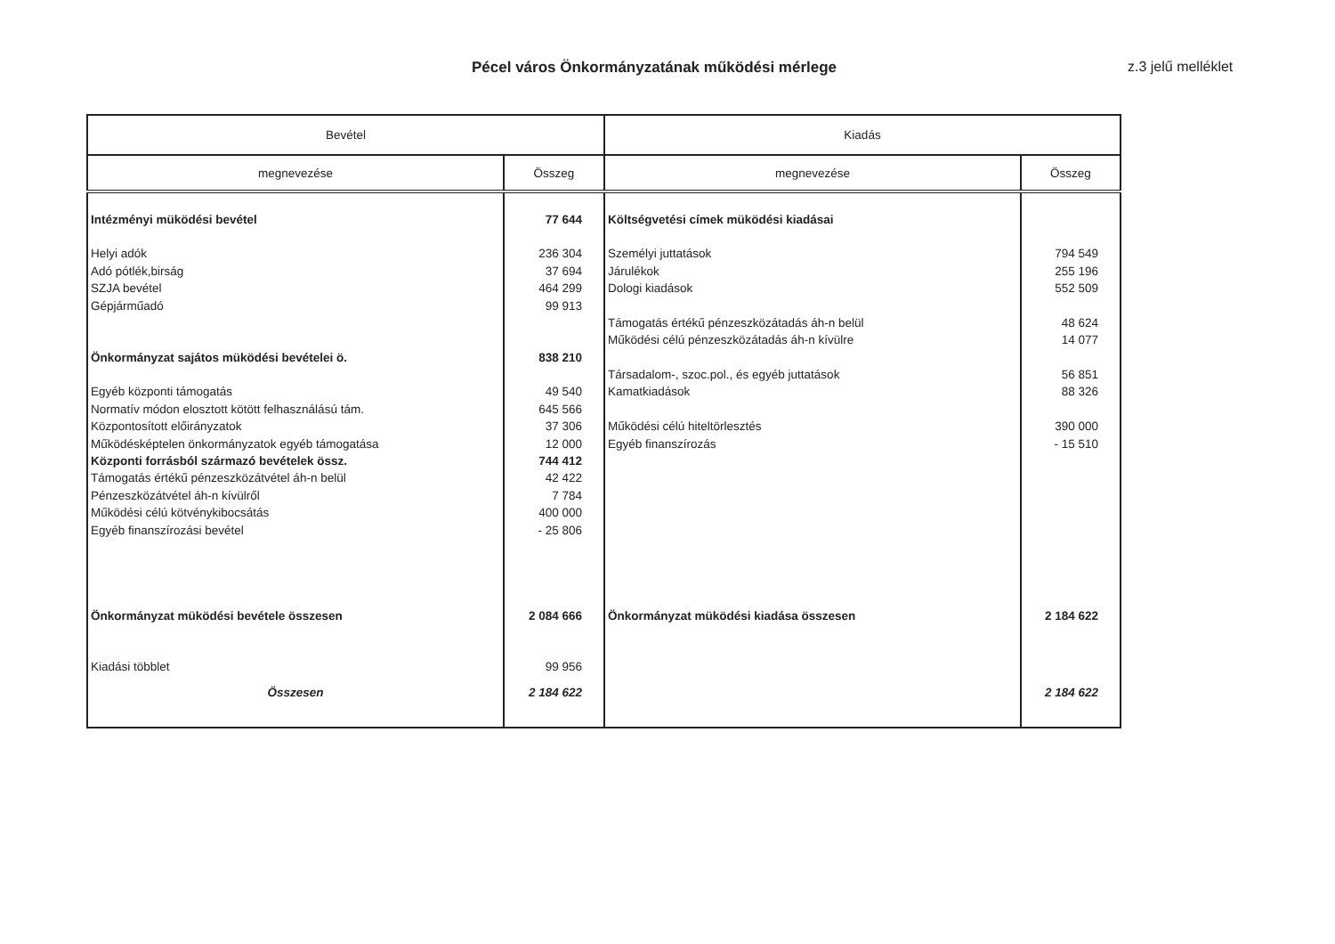Pécel város Önkormányzatának működési mérlege
z.3 jelű melléklet
| Bevétel | | Kiadás | |
| --- | --- | --- | --- |
| megnevezése | Összeg | megnevezése | Összeg |
| Intézményi müködési bevétel | 77 644 | Költségvetési címek müködési kiadásai | |
| Helyi adók | 236 304 | Személyi juttatások | 794 549 |
| Adó pótlék,birság | 37 694 | Járulékok | 255 196 |
| SZJA bevétel | 464 299 | Dologi kiadások | 552 509 |
| Gépjárműadó | 99 913 | | |
| | | Támogatás értékű pénzeszközátadás áh-n belül | 48 624 |
| | | Működési célú pénzeszközátadás áh-n kívülre | 14 077 |
| Önkormányzat sajátos müködési bevételei ö. | 838 210 | | |
| | | Társadalom-, szoc.pol., és egyéb juttatások | 56 851 |
| Egyéb központi támogatás | 49 540 | Kamatkiadások | 88 326 |
| Normatív módon elosztott kötött felhasználású tám. | 645 566 | | |
| Központosított előirányzatok | 37 306 | Működési célú hiteltörlesztés | 390 000 |
| Működésképtelen önkormányzatok egyéb támogatása | 12 000 | Egyéb finanszírozás | - 15 510 |
| Központi forrásból származó bevételek össz. | 744 412 | | |
| Támogatás értékű pénzeszközátvétel áh-n belül | 42 422 | | |
| Pénzeszközátvétel áh-n kívülről | 7 784 | | |
| Működési célú kötvénykibocsátás | 400 000 | | |
| Egyéb finanszírozási bevétel | - 25 806 | | |
| Önkormányzat müködési bevétele összesen | 2 084 666 | Önkormányzat müködési kiadása összesen | 2 184 622 |
| Kiadási többlet | 99 956 | | |
| Összesen | 2 184 622 | | 2 184 622 |